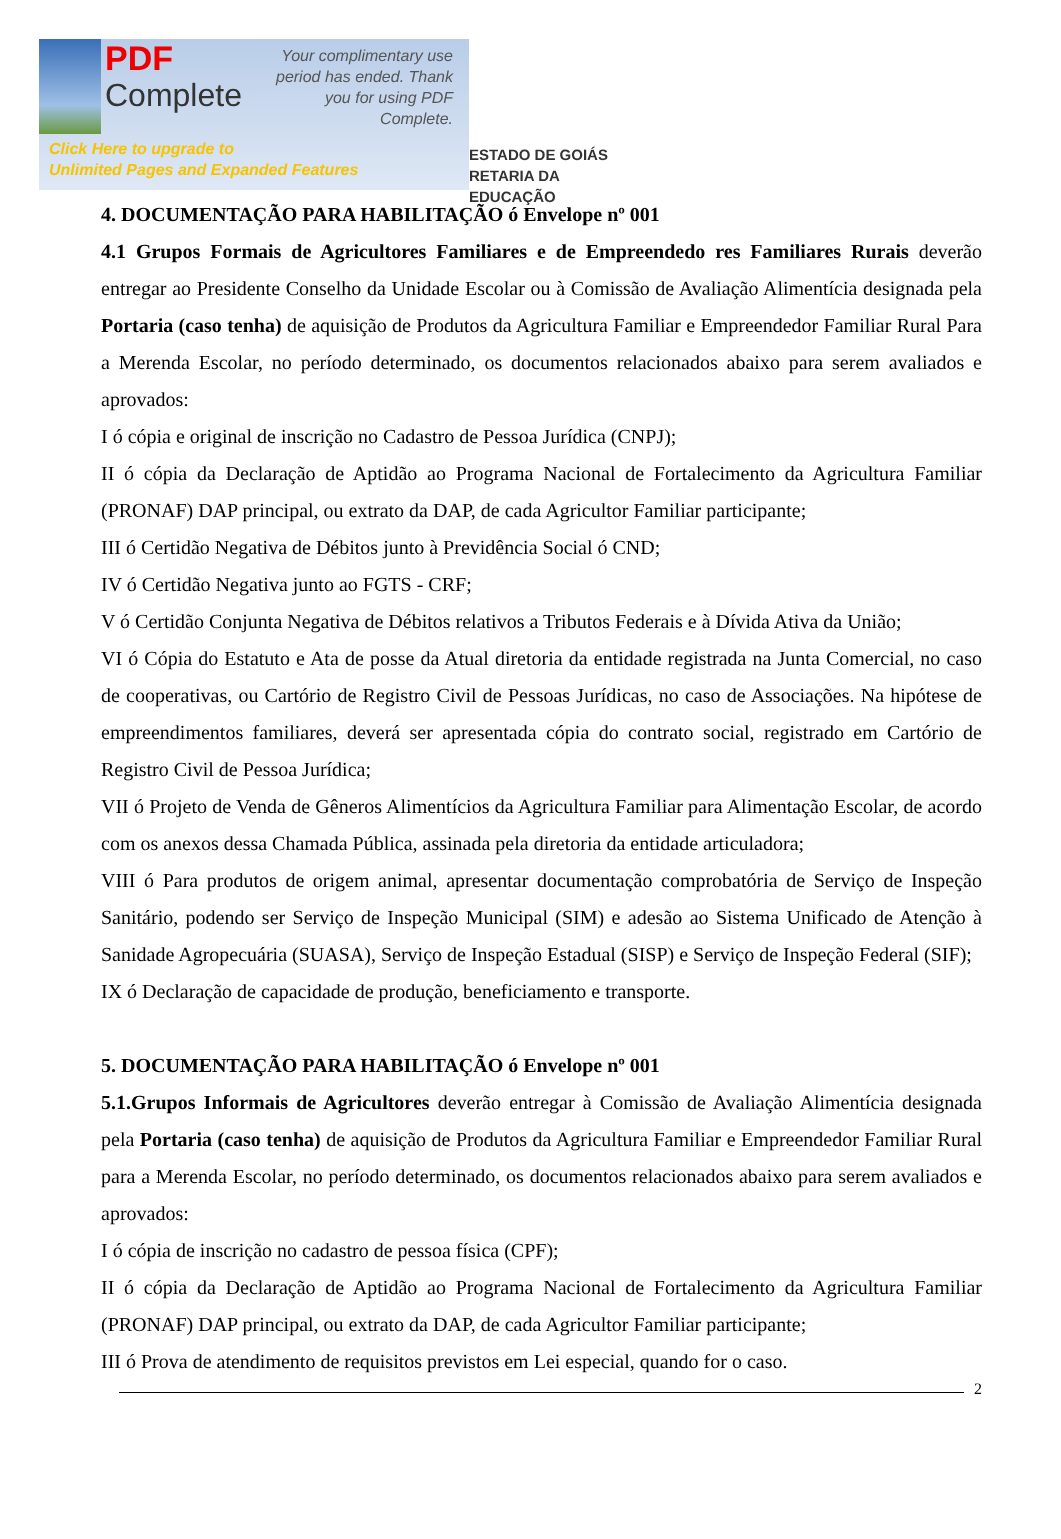PDF
Complete
Your complimentary use period has ended. Thank you for using PDF Complete.
Click Here to upgrade to
Unlimited Pages and Expanded Features
ESTADO DE GOIÁS
RETARIA DA EDUCAÇÃO
4. DOCUMENTAÇÃO PARA HABILITAÇÃO ó Envelope nº 001
4.1 Grupos Formais de Agricultores Familiares e de Empreendedo res Familiares Rurais deverão entregar ao Presidente Conselho da Unidade Escolar ou à Comissão de Avaliação Alimentícia designada pela Portaria (caso tenha) de aquisição de Produtos da Agricultura Familiar e Empreendedor Familiar Rural Para a Merenda Escolar, no período determinado, os documentos relacionados abaixo para serem avaliados e aprovados:
I ó cópia e original de inscrição no Cadastro de Pessoa Jurídica (CNPJ);
II ó cópia da Declaração de Aptidão ao Programa Nacional de Fortalecimento da Agricultura Familiar (PRONAF) DAP principal, ou extrato da DAP, de cada Agricultor Familiar participante;
III ó Certidão Negativa de Débitos junto à Previdência Social ó CND;
IV ó Certidão Negativa junto ao FGTS - CRF;
V ó Certidão Conjunta Negativa de Débitos relativos a Tributos Federais e à Dívida Ativa da União;
VI ó Cópia do Estatuto e Ata de posse da Atual diretoria da entidade registrada na Junta Comercial, no caso de cooperativas, ou Cartório de Registro Civil de Pessoas Jurídicas, no caso de Associações. Na hipótese de empreendimentos familiares, deverá ser apresentada cópia do contrato social, registrado em Cartório de Registro Civil de Pessoa Jurídica;
VII ó Projeto de Venda de Gêneros Alimentícios da Agricultura Familiar para Alimentação Escolar, de acordo com os anexos dessa Chamada Pública, assinada pela diretoria da entidade articuladora;
VIII ó Para produtos de origem animal, apresentar documentação comprobatória de Serviço de Inspeção Sanitário, podendo ser Serviço de Inspeção Municipal (SIM) e adesão ao Sistema Unificado de Atenção à Sanidade Agropecuária (SUASA), Serviço de Inspeção Estadual (SISP) e Serviço de Inspeção Federal (SIF);
IX ó Declaração de capacidade de produção, beneficiamento e transporte.
5. DOCUMENTAÇÃO PARA HABILITAÇÃO ó Envelope nº 001
5.1.Grupos Informais de Agricultores deverão entregar à Comissão de Avaliação Alimentícia designada pela Portaria (caso tenha) de aquisição de Produtos da Agricultura Familiar e Empreendedor Familiar Rural para a Merenda Escolar, no período determinado, os documentos relacionados abaixo para serem avaliados e aprovados:
I ó cópia de inscrição no cadastro de pessoa física (CPF);
II ó cópia da Declaração de Aptidão ao Programa Nacional de Fortalecimento da Agricultura Familiar (PRONAF) DAP principal, ou extrato da DAP, de cada Agricultor Familiar participante;
III ó Prova de atendimento de requisitos previstos em Lei especial, quando for o caso.
2